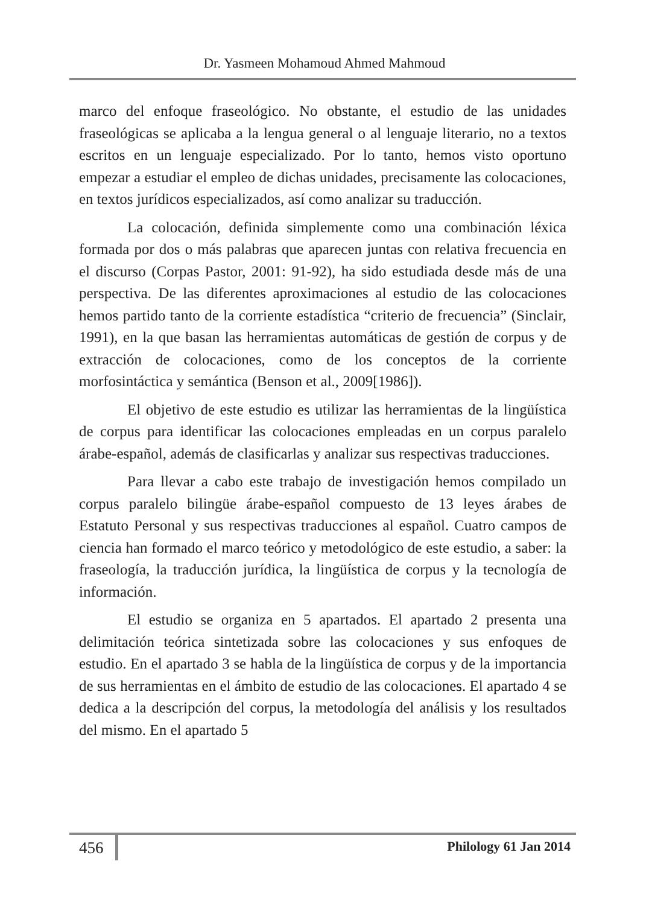Dr. Yasmeen Mohamoud Ahmed Mahmoud
marco del enfoque fraseológico. No obstante, el estudio de las unidades fraseológicas se aplicaba a la lengua general o al lenguaje literario, no a textos escritos en un lenguaje especializado. Por lo tanto, hemos visto oportuno empezar a estudiar el empleo de dichas unidades, precisamente las colocaciones, en textos jurídicos especializados, así como analizar su traducción.
La colocación, definida simplemente como una combinación léxica formada por dos o más palabras que aparecen juntas con relativa frecuencia en el discurso (Corpas Pastor, 2001: 91-92), ha sido estudiada desde más de una perspectiva. De las diferentes aproximaciones al estudio de las colocaciones hemos partido tanto de la corriente estadística “criterio de frecuencia” (Sinclair, 1991), en la que basan las herramientas automáticas de gestión de corpus y de extracción de colocaciones, como de los conceptos de la corriente morfosintáctica y semántica (Benson et al., 2009[1986]).
El objetivo de este estudio es utilizar las herramientas de la lingüística de corpus para identificar las colocaciones empleadas en un corpus paralelo árabe-español, además de clasificarlas y analizar sus respectivas traducciones.
Para llevar a cabo este trabajo de investigación hemos compilado un corpus paralelo bilingüe árabe-español compuesto de 13 leyes árabes de Estatuto Personal y sus respectivas traducciones al español. Cuatro campos de ciencia han formado el marco teórico y metodológico de este estudio, a saber: la fraseología, la traducción jurídica, la lingüística de corpus y la tecnología de información.
El estudio se organiza en 5 apartados. El apartado 2 presenta una delimitación teórica sintetizada sobre las colocaciones y sus enfoques de estudio. En el apartado 3 se habla de la lingüística de corpus y de la importancia de sus herramientas en el ámbito de estudio de las colocaciones. El apartado 4 se dedica a la descripción del corpus, la metodología del análisis y los resultados del mismo. En el apartado 5
456 Philology 61 Jan 2014